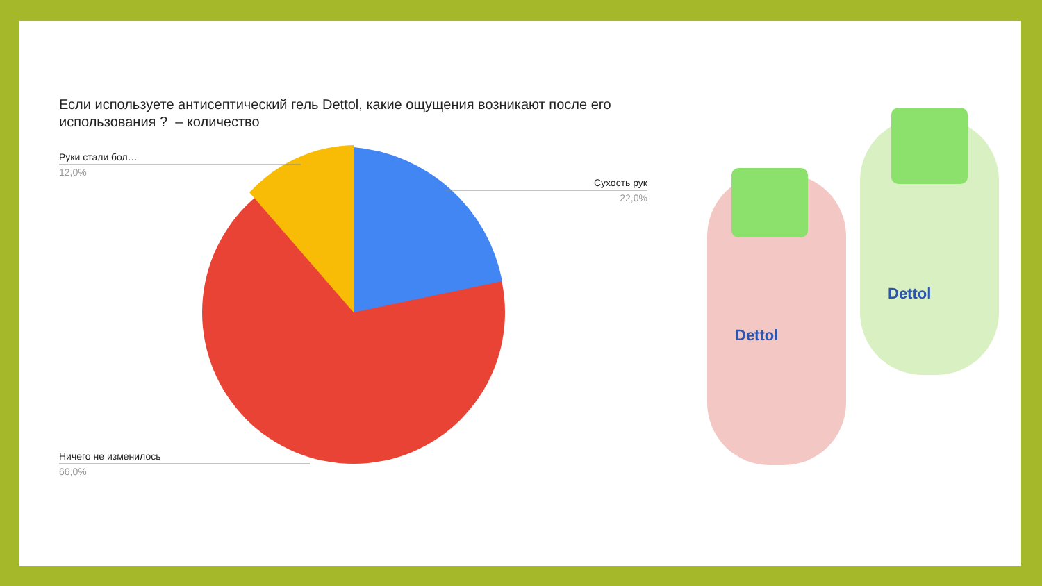Если используете антисептический гель Dettol, какие ощущения возникают после его использования ? – количество
Руки стали бол…
12,0%
Сухость рук
22,0%
Ничего не изменилось
66,0%
Dettol
Dettol